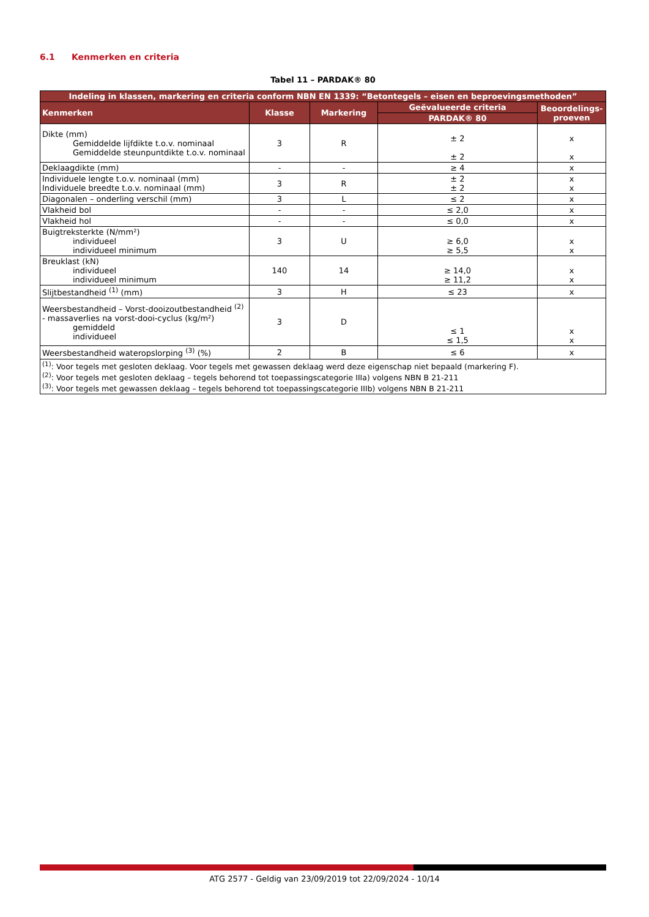6.1 Kenmerken en criteria
Tabel 11 – PARDAK® 80
| Indeling in klassen, markering en criteria conform NBN EN 1339: “Betontegels – eisen en beproevingsmethoden” | | | | |
| --- | --- | --- | --- | --- |
| Kenmerken | Klasse | Markering | Geëvalueerde criteria | Beoordelings-proeven |
| | | | PARDAK® 80 | |
| Dikte (mm) Gemiddelde lijfdikte t.o.v. nominaal Gemiddelde steunpuntdikte t.o.v. nominaal | 3 | R | ± 2 ± 2 | x x |
| Deklaagdikte (mm) | - | - | ≥ 4 | x |
| Individuele lengte t.o.v. nominaal (mm) Individuele breedte t.o.v. nominaal (mm) | 3 | R | ± 2 ± 2 | x x |
| Diagonalen – onderling verschil (mm) | 3 | L | ≤ 2 | x |
| Vlakheid bol | - | - | ≤ 2,0 | x |
| Vlakheid hol | - | - | ≤ 0,0 | x |
| Buigtreksterkte (N/mm²) individueel individueel minimum | 3 | U | ≥ 6,0 ≥ 5,5 | x x |
| Breuklast (kN) individueel individueel minimum | 140 | 14 | ≥ 14,0 ≥ 11,2 | x x |
| Slijtbestandheid <sup>(1)</sup> (mm) | 3 | H | ≤ 23 | x |
| Weersbestandheid – Vorst-dooizoutbestandheid <sup>(2)</sup> - massaverlies na vorst-dooi-cyclus (kg/m²) gemiddeld individueel | 3 | D | ≤ 1 ≤ 1,5 | x x |
| Weersbestandheid wateropslorping <sup>(3)</sup> (%) | 2 | B | ≤ 6 | x |
| <sup>(1)</sup>: Voor tegels met gesloten deklaag. Voor tegels met gewassen deklaag werd deze eigenschap niet bepaald (markering F). <sup>(2)</sup>: Voor tegels met gesloten deklaag – tegels behorend tot toepassingscategorie IIIa) volgens NBN B 21-211 <sup>(3)</sup>: Voor tegels met gewassen deklaag – tegels behorend tot toepassingscategorie IIIb) volgens NBN B 21-211 | | | | |
ATG 2577 - Geldig van 23/09/2019 tot 22/09/2024 - 10/14